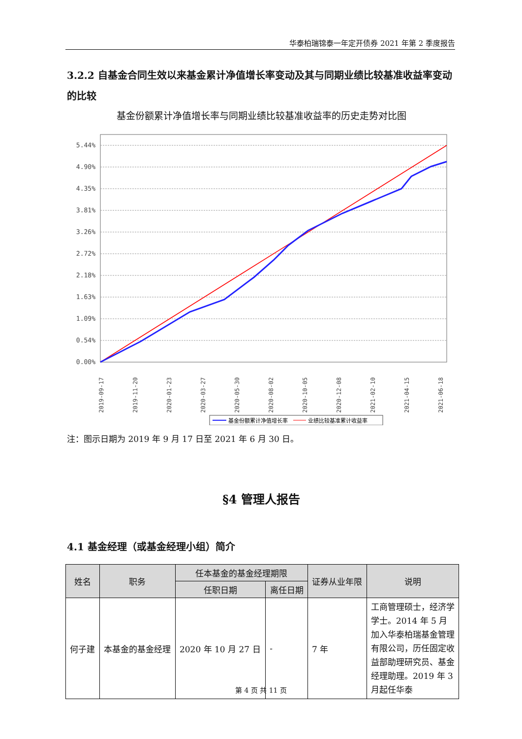华泰柏瑞锦泰一年定开债券 2021 年第 2 季度报告
3.2.2 自基金合同生效以来基金累计净值增长率变动及其与同期业绩比较基准收益率变动的比较
基金份额累计净值增长率与同期业绩比较基准收益率的历史走势对比图
5.44%
4.90%
4.35%
3.81%
3.26%
2.72%
2.18%
1.63%
1.09%
0.54%
0.00%
2019-09-17
2019-11-20
2020-01-23
2020-03-27
2020-05-30
2020-08-02
2020-10-05
2020-12-08
2021-02-10
2021-04-15
2021-06-18
基金份额累计净值增长率
业绩比较基准累计收益率
注：图示日期为 2019 年 9 月 17 日至 2021 年 6 月 30 日。
§4 管理人报告
4.1 基金经理（或基金经理小组）简介
| 姓名 | 职务 | 任本基金的基金经理期限 | | 证券从业年限 | 说明 |
| --- | --- | --- | --- | --- | --- |
| | | 任职日期 | 离任日期 | | |
| 何子建 | 本基金的基金经理 | 2020 年 10 月 27 日 | - | 7 年 | 工商管理硕士，经济学学士。2014 年 5 月加入华泰柏瑞基金管理有限公司，历任固定收益部助理研究员、基金经理助理。2019 年 3 月起任华泰 |
第 4 页 共 11 页